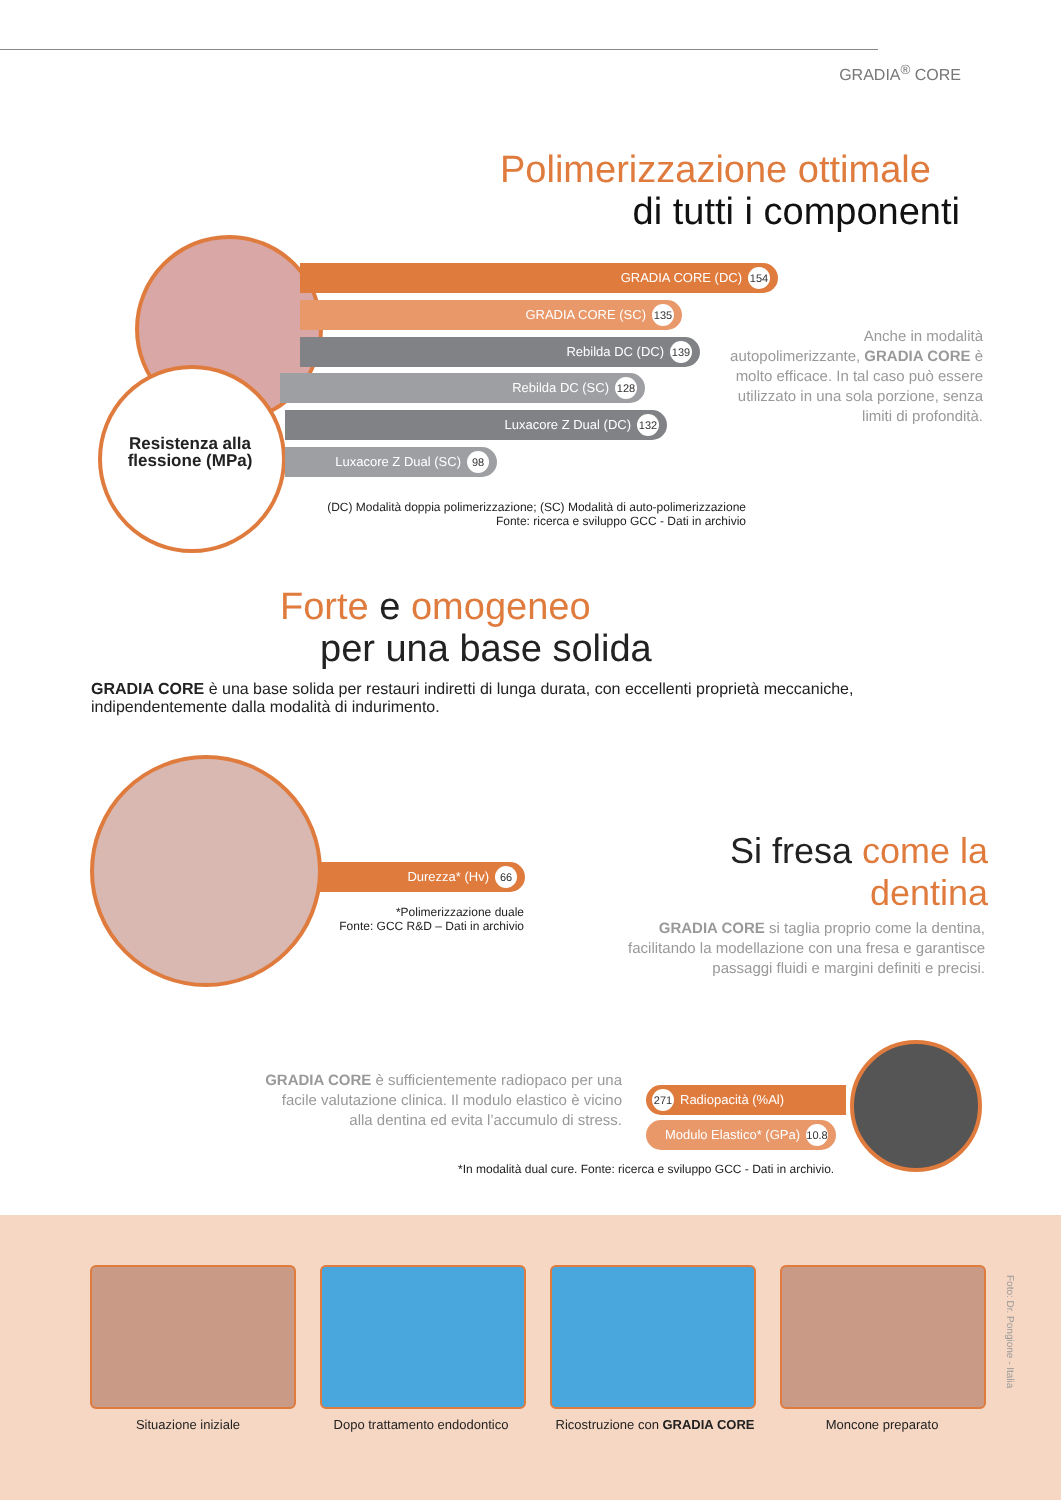GRADIA<sup>®</sup> CORE
Polimerizzazione ottimale
di tutti i componenti
Resistenza alla flessione (MPa)
GRADIA CORE (DC) 154
GRADIA CORE (SC) 135
Rebilda DC (DC) 139
Rebilda DC (SC) 128
Luxacore Z Dual (DC) 132
Luxacore Z Dual (SC) 98
(DC) Modalità doppia polimerizzazione; (SC) Modalità di auto-polimerizzazione
Fonte: ricerca e sviluppo GCC - Dati in archivio
Anche in modalità autopolimerizzante, GRADIA CORE è molto efficace. In tal caso può essere utilizzato in una sola porzione, senza limiti di profondità.
Forte e omogeneo
per una base solida
GRADIA CORE è una base solida per restauri indiretti di lunga durata, con eccellenti proprietà meccaniche, indipendentemente dalla modalità di indurimento.
Durezza* (Hv) 66
*Polimerizzazione duale
Fonte: GCC R&D – Dati in archivio
Si fresa come la dentina
GRADIA CORE si taglia proprio come la dentina, facilitando la modellazione con una fresa e garantisce passaggi fluidi e margini definiti e precisi.
GRADIA CORE è sufficientemente radiopaco per una facile valutazione clinica. Il modulo elastico è vicino alla dentina ed evita l’accumulo di stress.
271 Radiopacità (%Al)
Modulo Elastico* (GPa) 10.8
*In modalità dual cure. Fonte: ricerca e sviluppo GCC - Dati in archivio.
Situazione iniziale Dopo trattamento endodontico Ricostruzione con GRADIA CORE Moncone preparato
Foto: Dr. Pongione - Italia